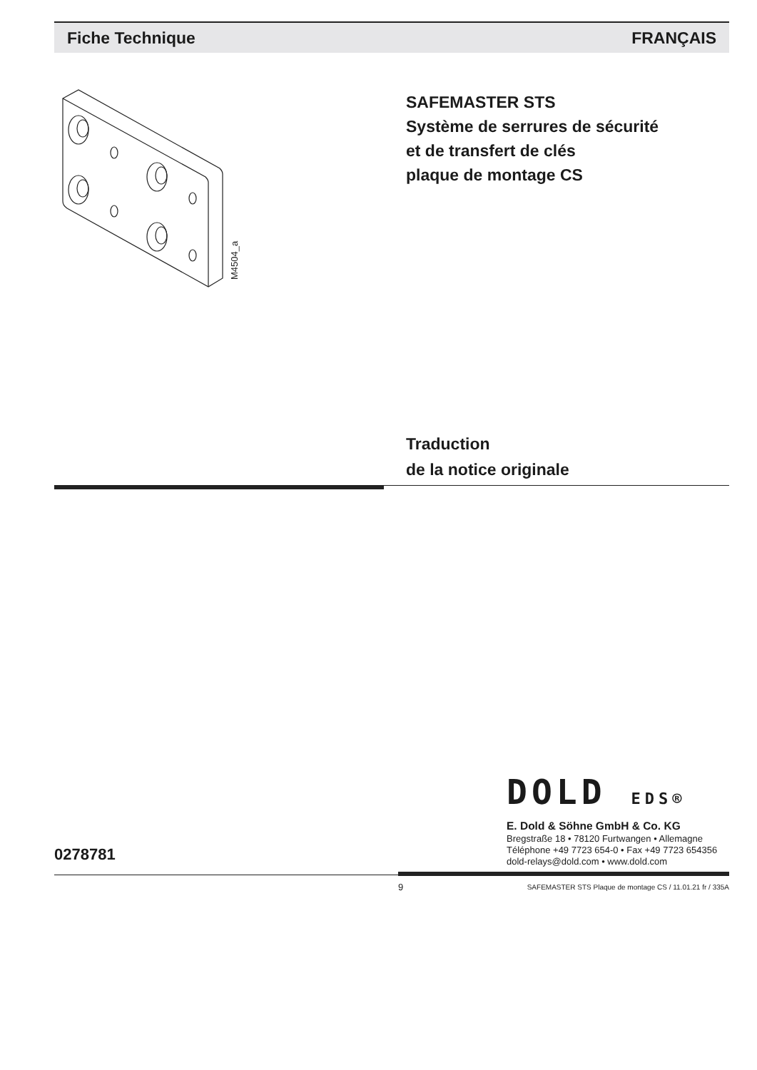Fiche Technique FRANÇAIS
M4504_a
SAFEMASTER STS
Système de serrures de sécurité
et de transfert de clés
plaque de montage CS
Traduction
de la notice originale
DOLD EDS®
E. Dold & Söhne GmbH & Co. KG
Bregstraße 18 • 78120 Furtwangen • Allemagne
Téléphone +49 7723 654-0 • Fax +49 7723 654356
dold-relays@dold.com • www.dold.com
0278781
9
SAFEMASTER STS Plaque de montage CS / 11.01.21 fr / 335A